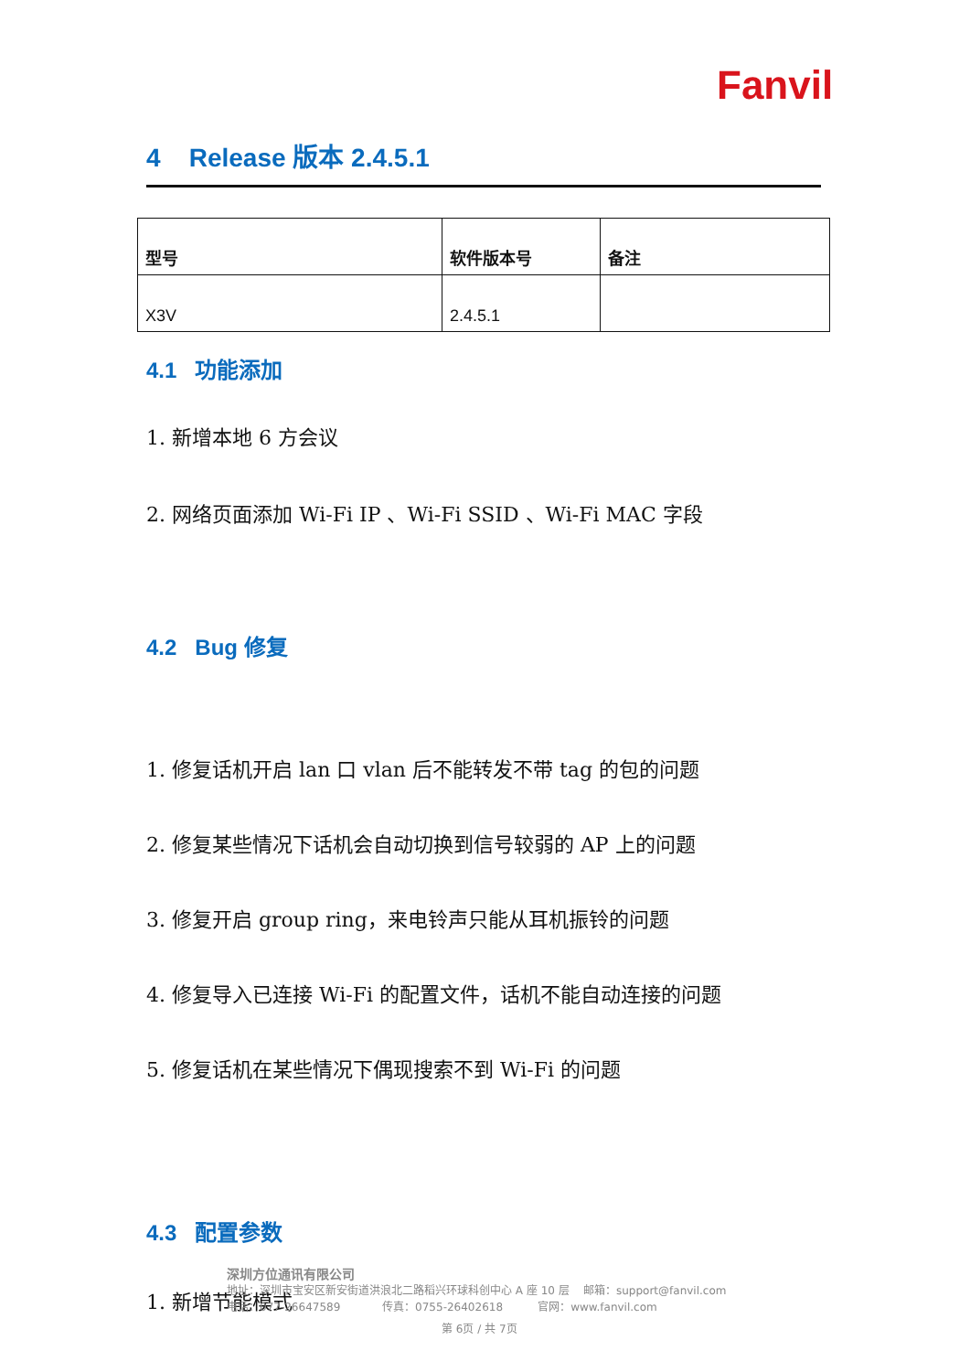Fanvil
4 Release 版本 2.4.5.1
| 型号 | 软件版本号 | 备注 |
| --- | --- | --- |
| X3V | 2.4.5.1 | |
4.1 功能添加
1. 新增本地 6 方会议
2. 网络页面添加 Wi-Fi IP 、Wi-Fi SSID 、Wi-Fi MAC 字段
4.2 Bug 修复
1. 修复话机开启 lan 口 vlan 后不能转发不带 tag 的包的问题
2. 修复某些情况下话机会自动切换到信号较弱的 AP 上的问题
3. 修复开启 group ring，来电铃声只能从耳机振铃的问题
4. 修复导入已连接 Wi-Fi 的配置文件，话机不能自动连接的问题
5. 修复话机在某些情况下偶现搜索不到 Wi-Fi 的问题
4.3 配置参数
1. 新增节能模式
深圳方位通讯有限公司
地址：深圳市宝安区新安街道洪浪北二路稻兴环球科创中心 A 座 10 层 邮箱：support@fanvil.com
电话：077-26647589 传真：0755-26402618 官网：www.fanvil.com
第 6页 / 共 7页